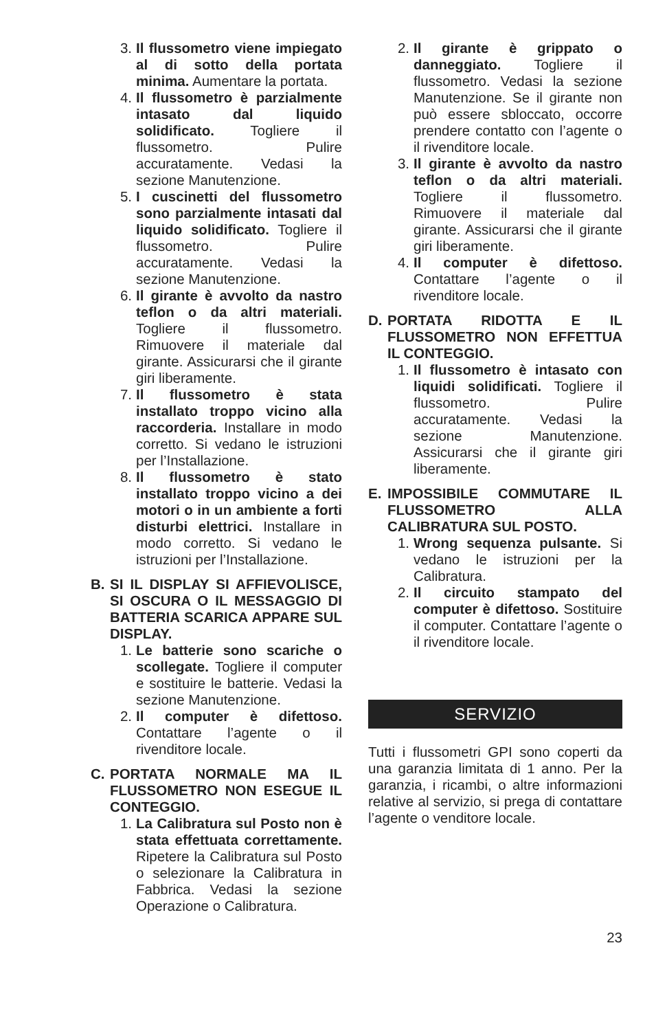3. Il flussometro viene impiegato al di sotto della portata minima. Aumentare la portata.
4. Il flussometro è parzialmente intasato dal liquido solidificato. Togliere il flussometro. Pulire accuratamente. Vedasi la sezione Manutenzione.
5. I cuscinetti del flussometro sono parzialmente intasati dal liquido solidificato. Togliere il flussometro. Pulire accuratamente. Vedasi la sezione Manutenzione.
6. Il girante è avvolto da nastro teflon o da altri materiali. Togliere il flussometro. Rimuovere il materiale dal girante. Assicurarsi che il girante giri liberamente.
7. Il flussometro è stata installato troppo vicino alla raccorderia. Installare in modo corretto. Si vedano le istruzioni per l’Installazione.
8. Il flussometro è stato installato troppo vicino a dei motori o in un ambiente a forti disturbi elettrici. Installare in modo corretto. Si vedano le istruzioni per l’Installazione.
B. SI IL DISPLAY SI AFFIEVOLISCE, SI OSCURA O IL MESSAGGIO DI BATTERIA SCARICA APPARE SUL DISPLAY.
1. Le batterie sono scariche o scollegate. Togliere il computer e sostituire le batterie. Vedasi la sezione Manutenzione.
2. Il computer è difettoso. Contattare l’agente o il rivenditore locale.
C. PORTATA NORMALE MA IL FLUSSOMETRO NON ESEGUE IL CONTEGGIO.
1. La Calibratura sul Posto non è stata effettuata correttamente. Ripetere la Calibratura sul Posto o selezionare la Calibratura in Fabbrica. Vedasi la sezione Operazione o Calibratura.
2. Il girante è grippato o danneggiato. Togliere il flussometro. Vedasi la sezione Manutenzione. Se il girante non può essere sbloccato, occorre prendere contatto con l’agente o il rivenditore locale.
3. Il girante è avvolto da nastro teflon o da altri materiali. Togliere il flussometro. Rimuovere il materiale dal girante. Assicurarsi che il girante giri liberamente.
4. Il computer è difettoso. Contattare l’agente o il rivenditore locale.
D. PORTATA RIDOTTA E IL FLUSSOMETRO NON EFFETTUA IL CONTEGGIO.
1. Il flussometro è intasato con liquidi solidificati. Togliere il flussometro. Pulire accuratamente. Vedasi la sezione Manutenzione. Assicurarsi che il girante giri liberamente.
E. IMPOSSIBILE COMMUTARE IL FLUSSOMETRO ALLA CALIBRATURA SUL POSTO.
1. Wrong sequenza pulsante. Si vedano le istruzioni per la Calibratura.
2. Il circuito stampato del computer è difettoso. Sostituire il computer. Contattare l’agente o il rivenditore locale.
SERVIZIO
Tutti i flussometri GPI sono coperti da una garanzia limitata di 1 anno. Per la garanzia, i ricambi, o altre informazioni relative al servizio, si prega di contattare l’agente o venditore locale.
23